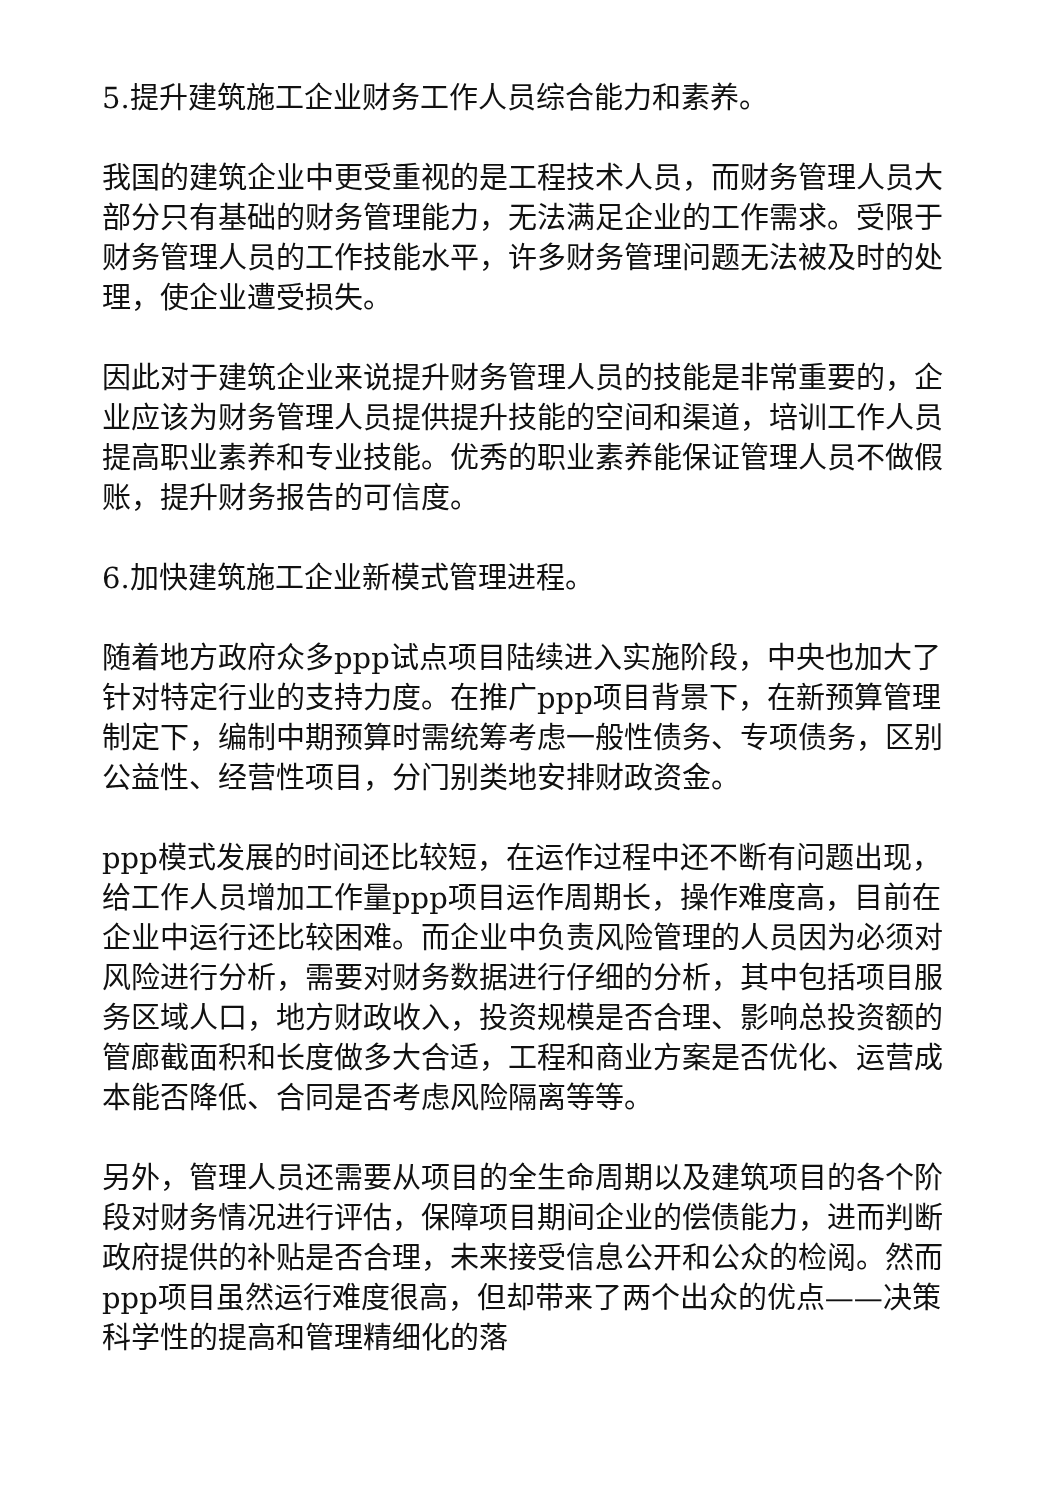5.提升建筑施工企业财务工作人员综合能力和素养。
我国的建筑企业中更受重视的是工程技术人员，而财务管理人员大部分只有基础的财务管理能力，无法满足企业的工作需求。受限于财务管理人员的工作技能水平，许多财务管理问题无法被及时的处理，使企业遭受损失。
因此对于建筑企业来说提升财务管理人员的技能是非常重要的，企业应该为财务管理人员提供提升技能的空间和渠道，培训工作人员提高职业素养和专业技能。优秀的职业素养能保证管理人员不做假账，提升财务报告的可信度。
6.加快建筑施工企业新模式管理进程。
随着地方政府众多ppp试点项目陆续进入实施阶段，中央也加大了针对特定行业的支持力度。在推广ppp项目背景下，在新预算管理制定下，编制中期预算时需统筹考虑一般性债务、专项债务，区别公益性、经营性项目，分门别类地安排财政资金。
ppp模式发展的时间还比较短，在运作过程中还不断有问题出现，给工作人员增加工作量ppp项目运作周期长，操作难度高，目前在企业中运行还比较困难。而企业中负责风险管理的人员因为必须对风险进行分析，需要对财务数据进行仔细的分析，其中包括项目服务区域人口，地方财政收入，投资规模是否合理、影响总投资额的管廊截面积和长度做多大合适，工程和商业方案是否优化、运营成本能否降低、合同是否考虑风险隔离等等。
另外，管理人员还需要从项目的全生命周期以及建筑项目的各个阶段对财务情况进行评估，保障项目期间企业的偿债能力，进而判断政府提供的补贴是否合理，未来接受信息公开和公众的检阅。然而ppp项目虽然运行难度很高，但却带来了两个出众的优点——决策科学性的提高和管理精细化的落